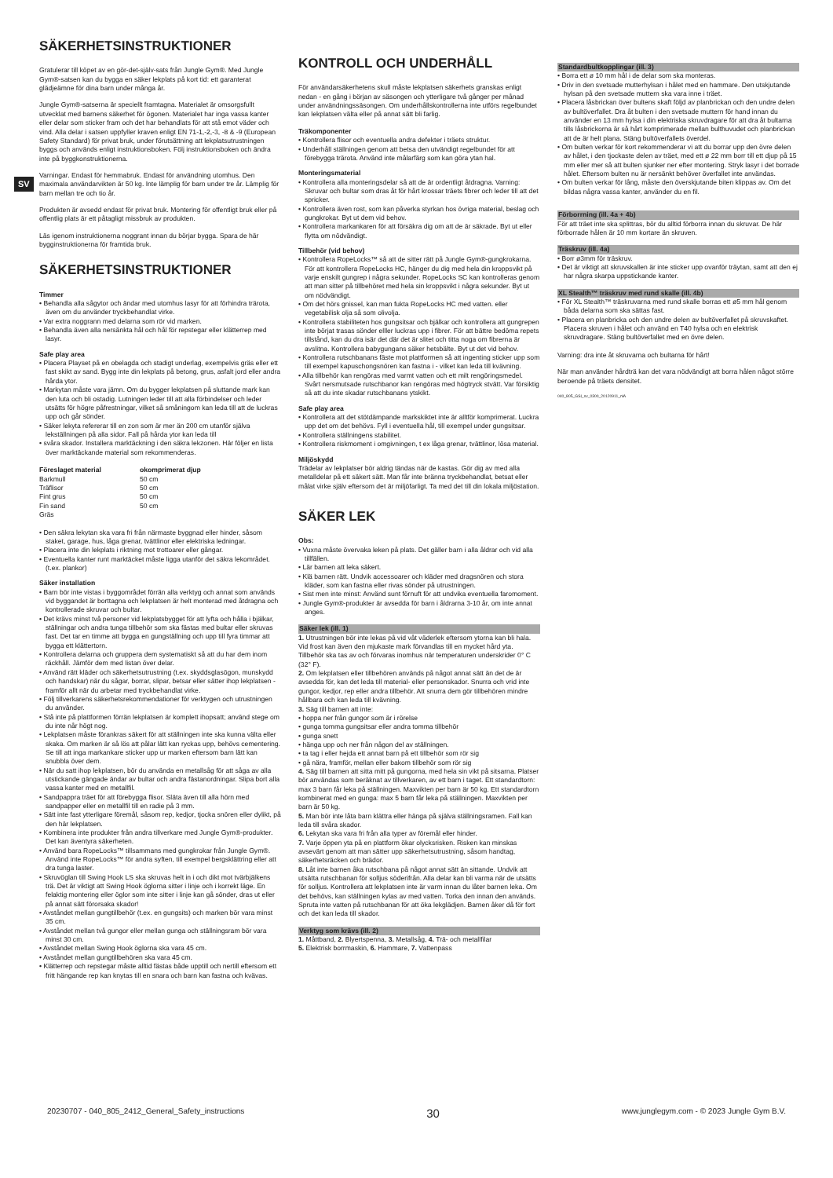SV
SÄKERHETSINSTRUKTIONER
Gratulerar till köpet av en gör-det-själv-sats från Jungle Gym®. Med Jungle Gym®-satsen kan du bygga en säker lekplats på kort tid: ett garanterat glädjeämne för dina barn under många år.
Jungle Gym®-satserna är speciellt framtagna. Materialet är omsorgsfullt utvecklat med barnens säkerhet för ögonen. Materialet har inga vassa kanter eller delar som sticker fram och det har behandlats för att stå emot väder och vind. Alla delar i satsen uppfyller kraven enligt EN 71-1,-2,-3, -8 & -9 (European Safety Standard) för privat bruk, under förutsättning att lekplatsutrustningen byggs och används enligt instruktionsboken. Följ instruktionsboken och ändra inte på byggkonstruktionerna.
Varningar. Endast för hemmabruk. Endast för användning utomhus. Den maximala användarvikten är 50 kg. Inte lämplig för barn under tre år. Lämplig för barn mellan tre och tio år.
Produkten är avsedd endast för privat bruk. Montering för offentligt bruk eller på offentlig plats är ett påtagligt missbruk av produkten.
Läs igenom instruktionerna noggrant innan du börjar bygga. Spara de här bygginstruktionerna för framtida bruk.
SÄKERHETSINSTRUKTIONER
Timmer
• Behandla alla sågytor och ändar med utomhus lasyr för att förhindra trärota, även om du använder tryckbehandlat virke.
• Var extra noggrann med delarna som rör vid marken.
• Behandla även alla nersänkta hål och hål för repstegar eller klätterrep med lasyr.
Safe play area
• Placera Playset på en obelagda och stadigt underlag, exempelvis gräs eller ett fast skikt av sand. Bygg inte din lekplats på betong, grus, asfalt jord eller andra hårda ytor.
• Markytan måste vara jämn. Om du bygger lekplatsen på sluttande mark kan den luta och bli ostadig. Lutningen leder till att alla förbindelser och leder utsätts för högre påfrestningar, vilket så småningom kan leda till att de luckras upp och går sönder.
• Säker lekyta refererar till en zon som är mer än 200 cm utanför själva lekställningen på alla sidor. Fall på hårda ytor kan leda till
• svåra skador. Installera marktäckning i den säkra lekzonen. Här följer en lista över marktäckande material som rekommenderas.
| Föreslaget material | okomprimerat djup |
| --- | --- |
| Barkmull | 50 cm |
| Träflisor | 50 cm |
| Fint grus | 50 cm |
| Fin sand | 50 cm |
| Gräs | |
• Den säkra lekytan ska vara fri från närmaste byggnad eller hinder, såsom staket, garage, hus, låga grenar, tvättlinor eller elektriska ledningar.
• Placera inte din lekplats i riktning mot trottoarer eller gångar.
• Eventuella kanter runt marktäcket måste ligga utanför det säkra lekområdet. (t.ex. plankor)
Säker installation
• Barn bör inte vistas i byggområdet förrän alla verktyg och annat som används vid byggandet är borttagna och lekplatsen är helt monterad med åtdragna och kontrollerade skruvar och bultar.
• Det krävs minst två personer vid lekplatsbygget för att lyfta och hålla i bjälkar, ställningar och andra tunga tillbehör som ska fästas med bultar eller skruvas fast. Det tar en timme att bygga en gungställning och upp till fyra timmar att bygga ett klättertorn.
• Kontrollera delarna och gruppera dem systematiskt så att du har dem inom räckhåll. Jämför dem med listan över delar.
• Använd rätt kläder och säkerhetsutrustning (t.ex. skyddsglasögon, munskydd och handskar) när du sågar, borrar, slipar, betsar eller sätter ihop lekplatsen - framför allt när du arbetar med tryckbehandlat virke.
• Följ tillverkarens säkerhetsrekommendationer för verktygen och utrustningen du använder.
• Stå inte på plattformen förrän lekplatsen är komplett ihopsatt; använd stege om du inte når högt nog.
• Lekplatsen måste förankras säkert för att ställningen inte ska kunna välta eller skaka. Om marken är så lös att pålar lätt kan ryckas upp, behövs cementering. Se till att inga markankare sticker upp ur marken eftersom barn lätt kan snubbla över dem.
• När du satt ihop lekplatsen, bör du använda en metallsåg för att såga av alla utstickande gängade ändar av bultar och andra fästanordningar. Slipa bort alla vassa kanter med en metallfil.
• Sandpappra träet för att förebygga flisor. Släta även till alla hörn med sandpapper eller en metallfil till en radie på 3 mm.
• Sätt inte fast ytterligare föremål, såsom rep, kedjor, tjocka snören eller dylikt, på den här lekplatsen.
• Kombinera inte produkter från andra tillverkare med Jungle Gym®-produkter. Det kan äventyra säkerheten.
• Använd bara RopeLocks™ tillsammans med gungkrokar från Jungle Gym®. Använd inte RopeLocks™ för andra syften, till exempel bergsklättring eller att dra tunga laster.
• Skruvöglan till Swing Hook LS ska skruvas helt in i och dikt mot tvärbjälkens trä. Det är viktigt att Swing Hook öglorna sitter i linje och i korrekt läge. En felaktig montering eller öglor som inte sitter i linje kan gå sönder, dras ut eller på annat sätt förorsaka skador!
• Avståndet mellan gungtillbehör (t.ex. en gungsits) och marken bör vara minst 35 cm.
• Avståndet mellan två gungor eller mellan gunga och ställningsram bör vara minst 30 cm.
• Avståndet mellan Swing Hook öglorna ska vara 45 cm.
• Avståndet mellan gungtillbehören ska vara 45 cm.
• Klätterrep och repstegar måste alltid fästas både upptill och nertill eftersom ett fritt hängande rep kan knytas till en snara och barn kan fastna och kvävas.
KONTROLL OCH UNDERHÅLL
För användarsäkerhetens skull måste lekplatsen säkerhets granskas enligt nedan - en gång i början av säsongen och ytterligare två gånger per månad under användningssäsongen. Om underhållskontrollerna inte utförs regelbundet kan lekplatsen välta eller på annat sätt bli farlig.
Träkomponenter
• Kontrollera flisor och eventuella andra defekter i träets struktur.
• Underhåll ställningen genom att betsa den utvändigt regelbundet för att förebygga trärota. Använd inte målarfärg som kan göra ytan hal.
Monteringsmaterial
• Kontrollera alla monteringsdelar så att de är ordentligt åtdragna. Varning: Skruvar och bultar som dras åt för hårt krossar träets fibrer och leder till att det spricker.
• Kontrollera även rost, som kan påverka styrkan hos övriga material, beslag och gungkrokar. Byt ut dem vid behov.
• Kontrollera markankaren för att försäkra dig om att de är säkrade. Byt ut eller flytta om nödvändigt.
Tillbehör (vid behov)
• Kontrollera RopeLocks™ så att de sitter rätt på Jungle Gym®-gungkrokarna. För att kontrollera RopeLocks HC, hänger du dig med hela din kroppsvikt på varje enskilt gungrep i några sekunder. RopeLocks SC kan kontrolleras genom att man sitter på tillbehöret med hela sin kroppsvikt i några sekunder. Byt ut om nödvändigt.
• Om det hörs gnissel, kan man fukta RopeLocks HC med vatten. eller vegetabilisk olja så som olivolja.
• Kontrollera stabiliteten hos gungsitsar och bjälkar och kontrollera att gungrepen inte börjat trasas sönder elller luckras upp i fibrer. För att bättre bedöma repets tillstånd, kan du dra isär det där det är slitet och titta noga om fibrerna är avslitna. Kontrollera babygungans säker hetsbälte. Byt ut det vid behov.
• Kontrollera rutschbanans fäste mot plattformen så att ingenting sticker upp som till exempel kapuschongsnören kan fastna i - vilket kan leda till kvävning.
• Alla tillbehör kan rengöras med varmt vatten och ett milt rengöringsmedel. Svårt nersmutsade rutschbanor kan rengöras med högtryck stvätt. Var försiktig så att du inte skadar rutschbanans ytskikt.
Safe play area
• Kontrollera att det stötdämpande markskiktet inte är alltför komprimerat. Luckra upp det om det behövs. Fyll i eventuella hål, till exempel under gungsitsar.
• Kontrollera ställningens stabilitet.
• Kontrollera riskmoment i omgivningen, t ex låga grenar, tvättlinor, lösa material.
Miljöskydd
Trädelar av lekplatser bör aldrig tändas när de kastas. Gör dig av med alla metalldelar på ett säkert sätt. Man får inte bränna tryckbehandlat, betsat eller målat virke själv eftersom det är miljöfarligt. Ta med det till din lokala miljöstation.
SÄKER LEK
Obs:
• Vuxna måste övervaka leken på plats. Det gäller barn i alla åldrar och vid alla tillfällen.
• Lär barnen att leka säkert.
• Klä barnen rätt. Undvik accessoarer och kläder med dragsnören och stora kläder, som kan fastna eller rivas sönder på utrustningen.
• Sist men inte minst: Använd sunt förnuft för att undvika eventuella faromoment.
• Jungle Gym®-produkter är avsedda för barn i åldrarna 3-10 år, om inte annat anges.
Säker lek (ill. 1)
1. Utrustningen bör inte lekas på vid våt väderlek eftersom ytorna kan bli hala. Vid frost kan även den mjukaste mark förvandlas till en mycket hård yta. Tillbehör ska tas av och förvaras inomhus när temperaturen underskrider 0° C (32° F).
2. Om lekplatsen eller tillbehören används på något annat sätt än det de är avsedda för, kan det leda till material- eller personskador. Snurra och vrid inte gungor, kedjor, rep eller andra tillbehör. Att snurra dem gör tillbehören mindre hållbara och kan leda till kvävning.
3. Säg till barnen att inte:
• hoppa ner från gungor som är i rörelse
• gunga tomma gungsitsar eller andra tomma tillbehör
• gunga snett
• hänga upp och ner från någon del av ställningen.
• ta tag i eller hejda ett annat barn på ett tillbehör som rör sig
• gå nära, framför, mellan eller bakom tillbehör som rör sig
4. Säg till barnen att sitta mitt på gungorna, med hela sin vikt på sitsarna. Platser bör användas som beräknat av tillverkaren, av ett barn i taget. Ett standardtorn: max 3 barn får leka på ställningen. Maxvikten per barn är 50 kg. Ett standardtorn kombinerat med en gunga: max 5 barn får leka på ställningen. Maxvikten per barn är 50 kg.
5. Man bör inte låta barn klättra eller hänga på själva ställningsramen. Fall kan leda till svåra skador.
6. Lekytan ska vara fri från alla typer av föremål eller hinder.
7. Varje öppen yta på en plattform ökar olycksrisken. Risken kan minskas avsevärt genom att man sätter upp säkerhetsutrustning, såsom handtag, säkerhetsräcken och brädor.
8. Låt inte barnen åka rutschbana på något annat sätt än sittande. Undvik att utsätta rutschbanan för solljus söderifrån. Alla delar kan bli varma när de utsätts för solljus. Kontrollera att lekplatsen inte är varm innan du låter barnen leka. Om det behövs, kan ställningen kylas av med vatten. Torka den innan den används. Spruta inte vatten på rutschbanan för att öka lekglädjen. Barnen åker då för fort och det kan leda till skador.
Verktyg som krävs (ill. 2)
1. Måttband, 2. Blyertspenna, 3. Metallsåg, 4. Trä- och metallfilar
5. Elektrisk borrmaskin, 6. Hammare, 7. Vattenpass
Standardbultkopplingar (ill. 3)
• Borra ett ø 10 mm hål i de delar som ska monteras.
• Driv in den svetsade mutterhylsan i hålet med en hammare. Den utskjutande hylsan på den svetsade muttern ska vara inne i träet.
• Placera låsbrickan över bultens skaft följd av planbrickan och den undre delen av bultöverfallet. Dra åt bulten i den svetsade muttern för hand innan du använder en 13 mm hylsa i din elektriska skruvdragare för att dra åt bultarna tills låsbrickorna är så hårt komprimerade mellan bulthuvudet och planbrickan att de är helt plana. Stäng bultöverfallets överdel.
• Om bulten verkar för kort rekommenderar vi att du borrar upp den övre delen av hålet, i den tjockaste delen av träet, med ett ø 22 mm borr till ett djup på 15 mm eller mer så att bulten sjunker ner efter montering. Stryk lasyr i det borrade hålet. Eftersom bulten nu är nersänkt behöver överfallet inte användas.
• Om bulten verkar för lång, måste den överskjutande biten klippas av. Om det bildas några vassa kanter, använder du en fil.
Förborrning (ill. 4a + 4b)
För att träet inte ska splittras, bör du alltid förborra innan du skruvar. De här förborrade hålen är 10 mm kortare än skruven.
Träskruv (ill. 4a)
• Borr ø3mm för träskruv.
• Det är viktigt att skruvskallen är inte sticker upp ovanför träytan, samt att den ej har några skarpa uppstickande kanter.
XL Stealth™ träskruv med rund skalle (ill. 4b)
• För XL Stealth™ träskruvarna med rund skalle borras ett ø5 mm hål genom båda delarna som ska sättas fast.
• Placera en planbricka och den undre delen av bultöverfallet på skruvskaftet. Placera skruven i hålet och använd en T40 hylsa och en elektrisk skruvdragare. Stäng bultöverfallet med en övre delen.
Varning: dra inte åt skruvarna och bultarna för hårt!
När man använder hårdträ kan det vara nödvändigt att borra hålen något större beroende på träets densitet.
040_805_GSI_sv_0300_20120911_nlA
20230707 - 040_805_2412_General_Safety_instructions 30 www.junglegym.com - © 2023 Jungle Gym B.V.